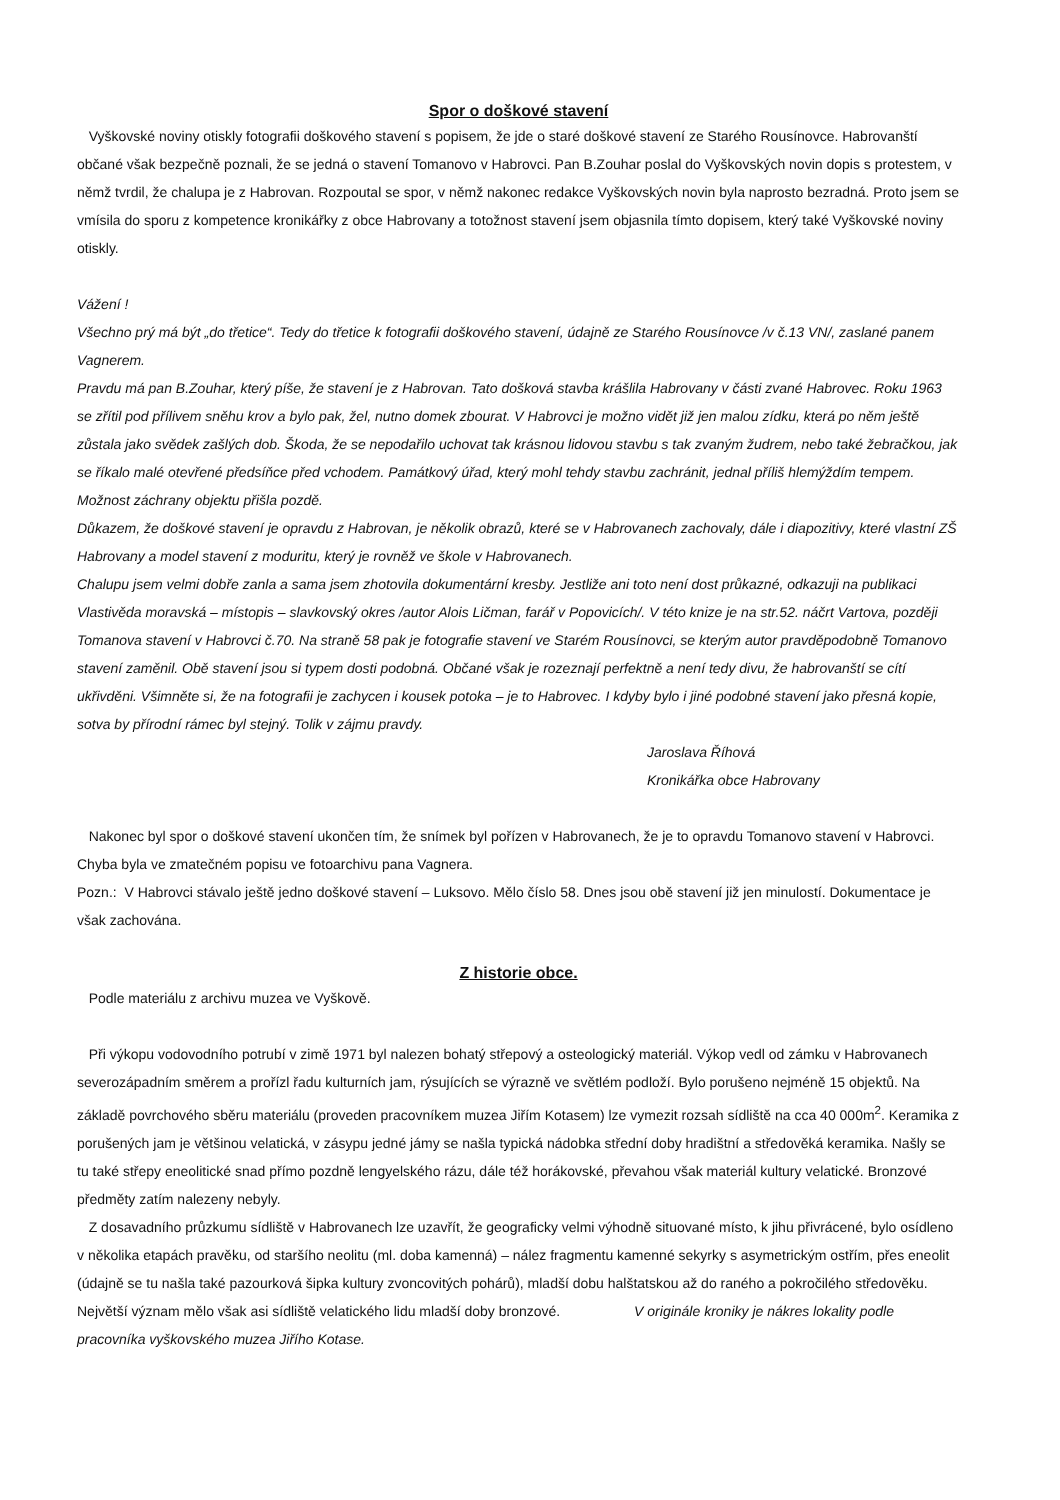Spor o doškové stavení
Vyškovské noviny otiskly fotografii doškového stavení s popisem, že jde o staré doškové stavení ze Starého Rousínovce. Habrovanští občané však bezpečně poznali, že se jedná o stavení Tomanovo v Habrovci. Pan B.Zouhar poslal do Vyškovských novin dopis s protestem, v němž tvrdil, že chalupa je z Habrovan. Rozpoutal se spor, v němž nakonec redakce Vyškovských novin byla naprosto bezradná. Proto jsem se vmísila do sporu z kompetence kronikářky z obce Habrovany a totožnost stavení jsem objasnila tímto dopisem, který také Vyškovské noviny otiskly.
Vážení !
Všechno prý má být „do třetice“. Tedy do třetice k fotografii doškového stavení, údajně ze Starého Rousínovce /v č.13 VN/, zaslané panem Vagnerem.
Pravdu má pan B.Zouhar, který píše, že stavení je z Habrovan. Tato došková stavba krášlila Habrovany v části zvané Habrovec. Roku 1963 se zřítil pod přílivem sněhu krov a bylo pak, žel, nutno domek zbourat. V Habrovci je možno vidět již jen malou zídku, která po něm ještě zůstala jako svědek zašlých dob. Škoda, že se nepodařilo uchovat tak krásnou lidovou stavbu s tak zvaným žudrem, nebo také žebračkou, jak se říkalo malé otevřené předsíňce před vchodem. Památkový úřad, který mohl tehdy stavbu zachránit, jednal příliš hlemýždím tempem. Možnost záchrany objektu přišla pozdě.
Důkazem, že doškové stavení je opravdu z Habrovan, je několik obrazů, které se v Habrovanech zachovaly, dále i diapozitivy, které vlastní ZŠ Habrovany a model stavení z moduritu, který je rovněž ve škole v Habrovanech.
Chalupu jsem velmi dobře zanla a sama jsem zhotovila dokumentární kresby. Jestliže ani toto není dost průkazné, odkazuji na publikaci Vlastivěda moravská – místopis – slavkovský okres /autor Alois Ličman, farář v Popovicích/. V této knize je na str.52. náčrt Vartova, později Tomanova stavení v Habrovci č.70. Na straně 58 pak je fotografie stavení ve Starém Rousínovci, se kterým autor pravděpodobně Tomanovo stavení zaměnil. Obě stavení jsou si typem dosti podobná. Občané však je rozeznají perfektně a není tedy divu, že habrovanští se cítí ukřivděni. Všimněte si, že na fotografii je zachycen i kousek potoka – je to Habrovec. I kdyby bylo i jiné podobné stavení jako přesná kopie, sotva by přírodní rámec byl stejný. Tolik v zájmu pravdy.
Jaroslava Říhová
Kronikářka obce Habrovany
Nakonec byl spor o doškové stavení ukončen tím, že snímek byl pořízen v Habrovanech, že je to opravdu Tomanovo stavení v Habrovci. Chyba byla ve zmatečném popisu ve fotoarchivu pana Vagnera.
Pozn.: V Habrovci stávalo ještě jedno doškové stavení – Luksovo. Mělo číslo 58. Dnes jsou obě stavení již jen minulostí. Dokumentace je však zachována.
Z historie obce.
Podle materiálu z archivu muzea ve Vyškově.
Při výkopu vodovodního potrubí v zimě 1971 byl nalezen bohatý střepový a osteologický materiál. Výkop vedl od zámku v Habrovanech severozápadním směrem a prořízl řadu kulturních jam, rýsujících se výrazně ve světlém podloží. Bylo porušeno nejméně 15 objektů. Na základě povrchového sběru materiálu (proveden pracovníkem muzea Jiřím Kotasem) lze vymezit rozsah sídliště na cca 40 000m<sup>2</sup>. Keramika z porušených jam je většinou velatická, v zásypu jedné jámy se našla typická nádobka střední doby hradištní a středověká keramika. Našly se tu také střepy eneolitické snad přímo pozdně lengyelského rázu, dále též horákovské, převahou však materiál kultury velatické. Bronzové předměty zatím nalezeny nebyly.
Z dosavadního průzkumu sídliště v Habrovanech lze uzavřít, že geograficky velmi výhodně situované místo, k jihu přivrácené, bylo osídleno v několika etapách pravěku, od staršího neolitu (ml. doba kamenná) – nález fragmentu kamenné sekyrky s asymetrickým ostřím, přes eneolit (údajně se tu našla také pazourková šipka kultury zvoncovitých pohárů), mladší dobu halštatskou až do raného a pokročilého středověku. Největší význam mělo však asi sídliště velatického lidu mladší doby bronzové. V originále kroniky je nákres lokality podle pracovníka vyškovského muzea Jiřího Kotase.